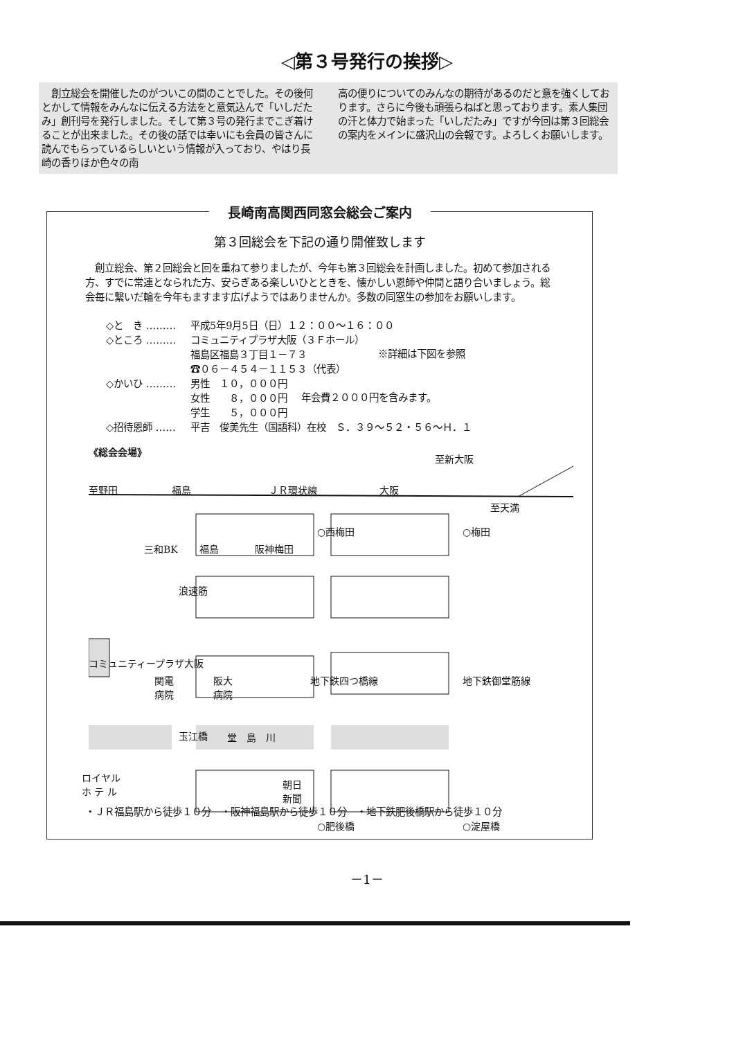◁第３号発行の挨拶▷
　創立総会を開催したのがついこの間のことでした。その後何とかして情報をみんなに伝える方法をと意気込んで「いしだたみ」創刊号を発行しました。そして第３号の発行までこぎ着けることが出来ました。その後の話では幸いにも会員の皆さんに読んでもらっているらしいという情報が入っており、やはり長崎の香りほか色々の南
高の便りについてのみんなの期待があるのだと意を強くしております。さらに今後も頑張らねばと思っております。素人集団の汗と体力で始まった「いしだたみ」ですが今回は第３回総会の案内をメインに盛沢山の会報です。よろしくお願いします。
長崎南高関西同窓会総会ご案内
第３回総会を下記の通り開催致します
　創立総会、第２回総会と回を重ねて参りましたが、今年も第３回総会を計画しました。初めて参加される方、すでに常連となられた方、安らぎある楽しいひとときを、懐かしい恩師や仲間と語り合いましょう。総会毎に繋いだ輪を今年もますます広げようではありませんか。多数の同窓生の参加をお願いします。
◇と　き ……… 平成5年9月5日（日）１２：００～１６：００
◇ところ ……… コミュニティプラザ大阪（３Ｆホール）
福島区福島３丁目１－７３
☎０６－４５４－１１５３（代表） ※詳細は下図を参照
◇かいひ ……… 男性　１０，０００円
女性　　８，０００円
学生　　５，０００円 年会費２０００円を含みます。
◇招待恩師 …… 平吉　俊美先生（国語科）在校　Ｓ．３９～５２・５６～Ｈ．１
《総会会場》
至新大阪
至野田 福島 ＪＲ環状線 大阪
至天満
三和BK 福島 阪神梅田
○西梅田 ○梅田
浪速筋
コミュニティープラザ大阪
関電
病院
阪大
病院
地下鉄四つ橋線 地下鉄御堂筋線
玉江橋 堂　島　川
ロイヤル
ホ テ ル 朝日
新聞
○肥後橋 ○淀屋橋
・ＪＲ福島駅から徒歩１０分　・阪神福島駅から徒歩１０分　・地下鉄肥後橋駅から徒歩１０分
－1－